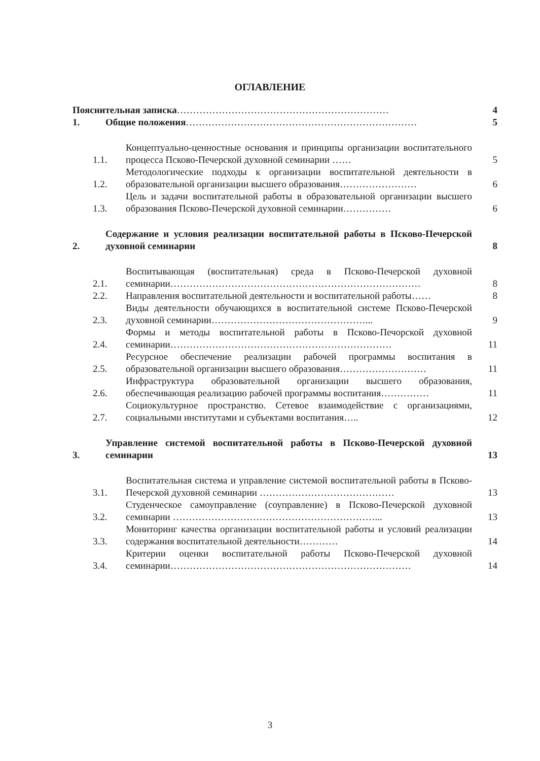ОГЛАВЛЕНИЕ
Пояснительная записка…………………………………………………………
4
1.
Общие положения………………………………………………………………
5
1.1.
Концептуально-ценностные основания и принципы организации воспитательного процесса Псково-Печерской духовной семинарии ……
5
1.2.
Методологические подходы к организации воспитательной деятельности в образовательной организации высшего образования……………………
6
1.3.
Цель и задачи воспитательной работы в образовательной организации высшего образования Псково-Печерской духовной семинарии……………
6
2.
Содержание и условия реализации воспитательной работы в Псково-Печерской духовной семинарии
8
2.1.
Воспитывающая (воспитательная) среда в Псково-Печерской духовной семинарии……………………………………………………………………
8
2.2.
Направления воспитательной деятельности и воспитательной работы……
8
2.3.
Виды деятельности обучающихся в воспитательной системе Псково-Печерской духовной семинарии…………………………………………...
9
2.4.
Формы и методы воспитательной работы в Псково-Печорской духовной семинарии……………………………………………………………
11
2.5.
Ресурсное обеспечение реализации рабочей программы воспитания в образовательной организации высшего образования………………………
11
2.6.
Инфраструктура образовательной организации высшего образования, обеспечивающая реализацию рабочей программы воспитания……………
11
2.7.
Социокультурное пространство. Сетевое взаимодействие с организациями, социальными институтами и субъектами воспитания…..
12
3.
Управление системой воспитательной работы в Псково-Печерской духовной семинарии
13
3.1.
Воспитательная система и управление системой воспитательной работы в Псково-Печерской духовной семинарии ……………………………………
13
3.2.
Студенческое самоуправление (соуправление) в Псково-Печерской духовной семинарии ………………………………………………………...
13
3.3.
Мониторинг качества организации воспитательной работы и условий реализации содержания воспитательной деятельности…………
14
3.4.
Критерии оценки воспитательной работы Псково-Печерской духовной семинарии…………………………………………………………………
14
3